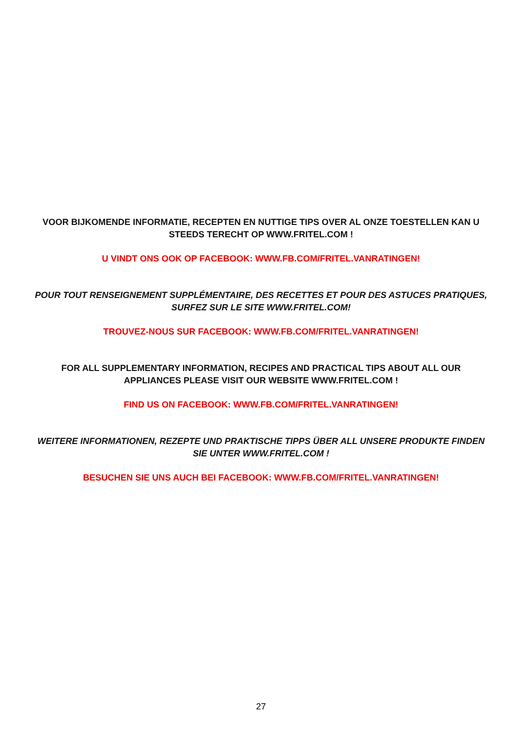VOOR BIJKOMENDE INFORMATIE, RECEPTEN EN NUTTIGE TIPS OVER AL ONZE TOESTELLEN KAN U STEEDS TERECHT OP WWW.FRITEL.COM !
U VINDT ONS OOK OP FACEBOOK: WWW.FB.COM/FRITEL.VANRATINGEN!
POUR TOUT RENSEIGNEMENT SUPPLÉMENTAIRE, DES RECETTES ET POUR DES ASTUCES PRATIQUES, SURFEZ SUR LE SITE WWW.FRITEL.COM!
TROUVEZ-NOUS SUR FACEBOOK: WWW.FB.COM/FRITEL.VANRATINGEN!
FOR ALL SUPPLEMENTARY INFORMATION, RECIPES AND PRACTICAL TIPS ABOUT ALL OUR APPLIANCES PLEASE VISIT OUR WEBSITE WWW.FRITEL.COM !
FIND US ON FACEBOOK: WWW.FB.COM/FRITEL.VANRATINGEN!
WEITERE INFORMATIONEN, REZEPTE UND PRAKTISCHE TIPPS ÜBER ALL UNSERE PRODUKTE FINDEN SIE UNTER WWW.FRITEL.COM !
BESUCHEN SIE UNS AUCH BEI FACEBOOK: WWW.FB.COM/FRITEL.VANRATINGEN!
27